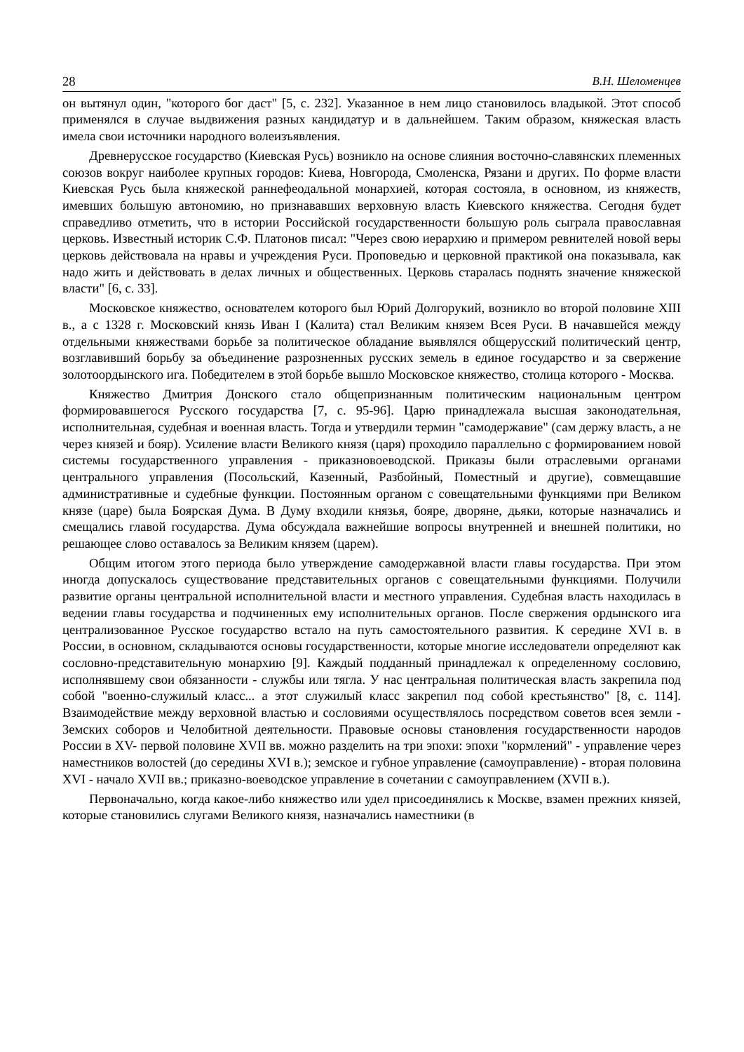28 В.Н. Шеломенцев
он вытянул один, "которого бог даст" [5, с. 232]. Указанное в нем лицо становилось владыкой. Этот способ применялся в случае выдвижения разных кандидатур и в дальнейшем. Таким образом, княжеская власть имела свои источники народного волеизъявления.
Древнерусское государство (Киевская Русь) возникло на основе слияния восточно-славянских племенных союзов вокруг наиболее крупных городов: Киева, Новгорода, Смоленска, Рязани и других. По форме власти Киевская Русь была княжеской раннефеодальной монархией, которая состояла, в основном, из княжеств, имевших большую автономию, но признававших верховную власть Киевского княжества. Сегодня будет справедливо отметить, что в истории Российской государственности большую роль сыграла православная церковь. Известный историк С.Ф. Платонов писал: "Через свою иерархию и примером ревнителей новой веры церковь действовала на нравы и учреждения Руси. Проповедью и церковной практикой она показывала, как надо жить и действовать в делах личных и общественных. Церковь старалась поднять значение княжеской власти" [6, с. 33].
Московское княжество, основателем которого был Юрий Долгорукий, возникло во второй половине XIII в., а с 1328 г. Московский князь Иван I (Калита) стал Великим князем Всея Руси. В начавшейся между отдельными княжествами борьбе за политическое обладание выявлялся общерусский политический центр, возглавивший борьбу за объединение разрозненных русских земель в единое государство и за свержение золотоордынского ига. Победителем в этой борьбе вышло Московское княжество, столица которого - Москва.
Княжество Дмитрия Донского стало общепризнанным политическим национальным центром формировавшегося Русского государства [7, с. 95-96]. Царю принадлежала высшая законодательная, исполнительная, судебная и военная власть. Тогда и утвердили термин "самодержавие" (сам держу власть, а не через князей и бояр). Усиление власти Великого князя (царя) проходило параллельно с формированием новой системы государственного управления - приказновоеводской. Приказы были отраслевыми органами центрального управления (Посольский, Казенный, Разбойный, Поместный и другие), совмещавшие административные и судебные функции. Постоянным органом с совещательными функциями при Великом князе (царе) была Боярская Дума. В Думу входили князья, бояре, дворяне, дьяки, которые назначались и смещались главой государства. Дума обсуждала важнейшие вопросы внутренней и внешней политики, но решающее слово оставалось за Великим князем (царем).
Общим итогом этого периода было утверждение самодержавной власти главы государства. При этом иногда допускалось существование представительных органов с совещательными функциями. Получили развитие органы центральной исполнительной власти и местного управления. Судебная власть находилась в ведении главы государства и подчиненных ему исполнительных органов. После свержения ордынского ига централизованное Русское государство встало на путь самостоятельного развития. К середине XVI в. в России, в основном, складываются основы государственности, которые многие исследователи определяют как сословно-представительную монархию [9]. Каждый подданный принадлежал к определенному сословию, исполнявшему свои обязанности - службы или тягла. У нас центральная политическая власть закрепила под собой "военно-служилый класс... а этот служилый класс закрепил под собой крестьянство" [8, с. 114]. Взаимодействие между верховной властью и сословиями осуществлялось посредством советов всея земли - Земских соборов и Челобитной деятельности. Правовые основы становления государственности народов России в XV- первой половине XVII вв. можно разделить на три эпохи: эпохи "кормлений" - управление через наместников волостей (до середины XVI в.); земское и губное управление (самоуправление) - вторая половина XVI - начало XVII вв.; приказно-воеводское управление в сочетании с самоуправлением (XVII в.).
Первоначально, когда какое-либо княжество или удел присоединялись к Москве, взамен прежних князей, которые становились слугами Великого князя, назначались наместники (в